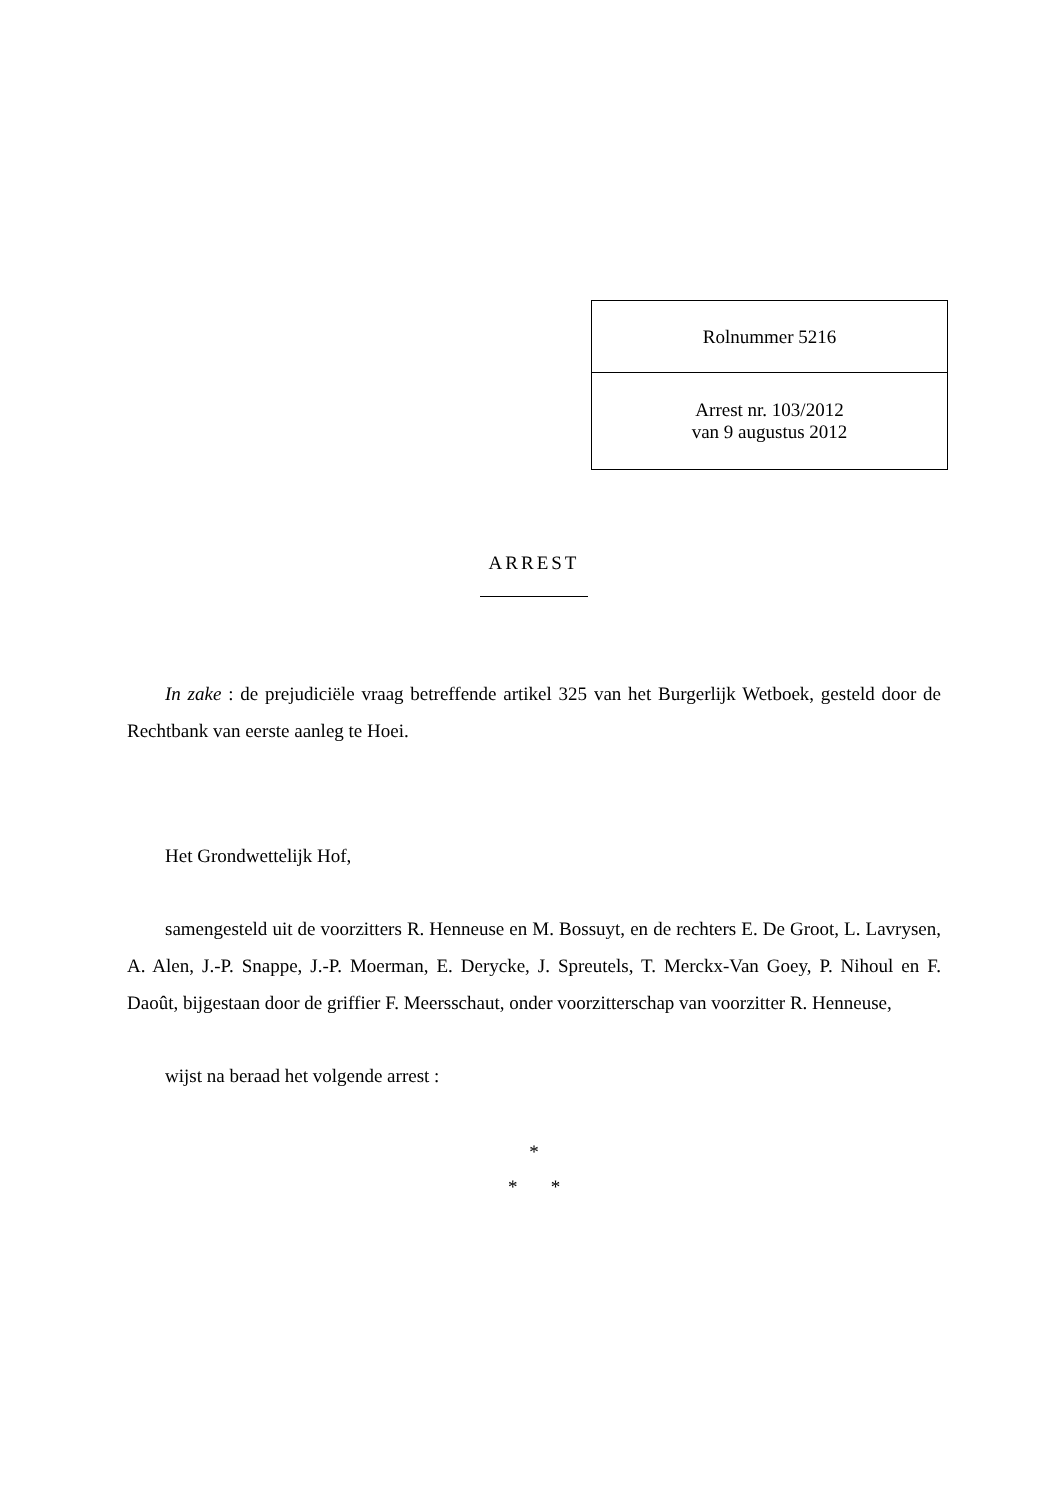Rolnummer 5216
Arrest nr. 103/2012
van 9 augustus 2012
ARREST
In zake : de prejudiciële vraag betreffende artikel 325 van het Burgerlijk Wetboek, gesteld door de Rechtbank van eerste aanleg te Hoei.
Het Grondwettelijk Hof,
samengesteld uit de voorzitters R. Henneuse en M. Bossuyt, en de rechters E. De Groot, L. Lavrysen, A. Alen, J.-P. Snappe, J.-P. Moerman, E. Derycke, J. Spreutels, T. Merckx-Van Goey, P. Nihoul en F. Daoût, bijgestaan door de griffier F. Meersschaut, onder voorzitterschap van voorzitter R. Henneuse,
wijst na beraad het volgende arrest :
*
* *